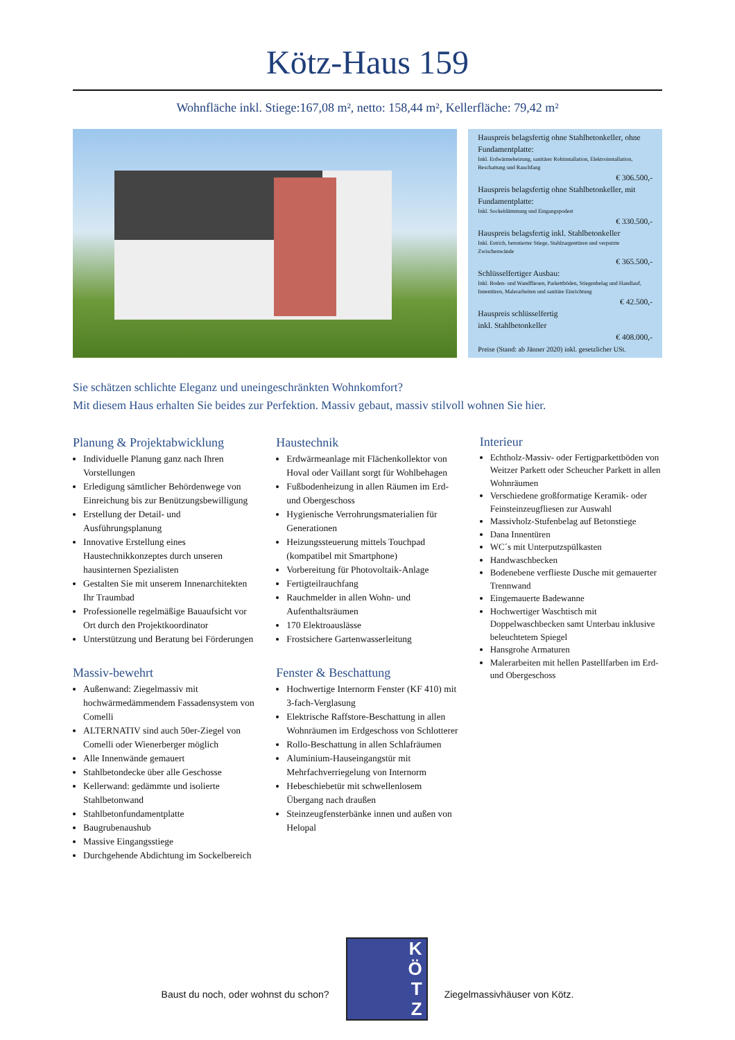Kötz-Haus 159
Wohnfläche inkl. Stiege:167,08 m², netto: 158,44 m², Kellerfläche: 79,42 m²
Hauspreis belagsfertig ohne Stahlbetonkeller, ohne Fundamentplatte:
Inkl. Erdwärmeheizung, sanitärer Rohinstallation, Elektroinstallation, Beschattung und Rauchfang
€ 306.500,-
Hauspreis belagsfertig ohne Stahlbetonkeller, mit Fundamentplatte:
Inkl. Sockeldämmung und Eingangspodest
€ 330.500,-
Hauspreis belagsfertig inkl. Stahlbetonkeller
Inkl. Estrich, betonierter Stiege, Stahlzargentüren und verputzte Zwischenwände
€ 365.500,-
Schlüsselfertiger Ausbau:
Inkl. Boden- und Wandfliesen, Parkettböden, Stiegenbelag und Handlauf, Innentüren, Malerarbeiten und sanitäre Einrichtung
€ 42.500,-
Hauspreis schlüsselfertig
inkl. Stahlbetonkeller
€ 408.000,-
Preise (Stand: ab Jänner 2020) inkl. gesetzlicher USt.
Sie schätzen schlichte Eleganz und uneingeschränkten Wohnkomfort?
Mit diesem Haus erhalten Sie beides zur Perfektion. Massiv gebaut, massiv stilvoll wohnen Sie hier.
Planung & Projektabwicklung
Individuelle Planung ganz nach Ihren Vorstellungen
Erledigung sämtlicher Behördenwege von Einreichung bis zur Benützungsbewilligung
Erstellung der Detail- und Ausführungsplanung
Innovative Erstellung eines Haustechnikkonzeptes durch unseren hausinternen Spezialisten
Gestalten Sie mit unserem Innenarchitekten Ihr Traumbad
Professionelle regelmäßige Bauaufsicht vor Ort durch den Projektkoordinator
Unterstützung und Beratung bei Förderungen
Massiv-bewehrt
Außenwand: Ziegelmassiv mit hochwärmedämmendem Fassadensystem von Comelli
ALTERNATIV sind auch 50er-Ziegel von Comelli oder Wienerberger möglich
Alle Innenwände gemauert
Stahlbetondecke über alle Geschosse
Kellerwand: gedämmte und isolierte Stahlbetonwand
Stahlbetonfundamentplatte
Baugrubenaushub
Massive Eingangsstiege
Durchgehende Abdichtung im Sockelbereich
Haustechnik
Erdwärmeanlage mit Flächenkollektor von Hoval oder Vaillant sorgt für Wohlbehagen
Fußbodenheizung in allen Räumen im Erd- und Obergeschoss
Hygienische Verrohrungsmaterialien für Generationen
Heizungssteuerung mittels Touchpad (kompatibel mit Smartphone)
Vorbereitung für Photovoltaik-Anlage
Fertigteilrauchfang
Rauchmelder in allen Wohn- und Aufenthaltsräumen
170 Elektroauslässe
Frostsichere Gartenwasserleitung
Fenster & Beschattung
Hochwertige Internorm Fenster (KF 410) mit 3-fach-Verglasung
Elektrische Raffstore-Beschattung in allen Wohnräumen im Erdgeschoss von Schlotterer
Rollo-Beschattung in allen Schlafräumen
Aluminium-Hauseingangstür mit Mehrfachverriegelung von Internorm
Hebeschiebetür mit schwellenlosem Übergang nach draußen
Steinzeugfensterbänke innen und außen von Helopal
Interieur
Echtholz-Massiv- oder Fertigparkettböden von Weitzer Parkett oder Scheucher Parkett in allen Wohnräumen
Verschiedene großformatige Keramik- oder Feinsteinzeugfliesen zur Auswahl
Massivholz-Stufenbelag auf Betonstiege
Dana Innentüren
WC´s mit Unterputzspülkasten
Handwaschbecken
Bodenebene verflieste Dusche mit gemauerter Trennwand
Eingemauerte Badewanne
Hochwertiger Waschtisch mit Doppelwaschbecken samt Unterbau inklusive beleuchtetem Spiegel
Hansgrohe Armaturen
Malerarbeiten mit hellen Pastellfarben im Erd- und Obergeschoss
Baust du noch, oder wohnst du schon?
K
Ö
T
Z
Ziegelmassivhäuser von Kötz.